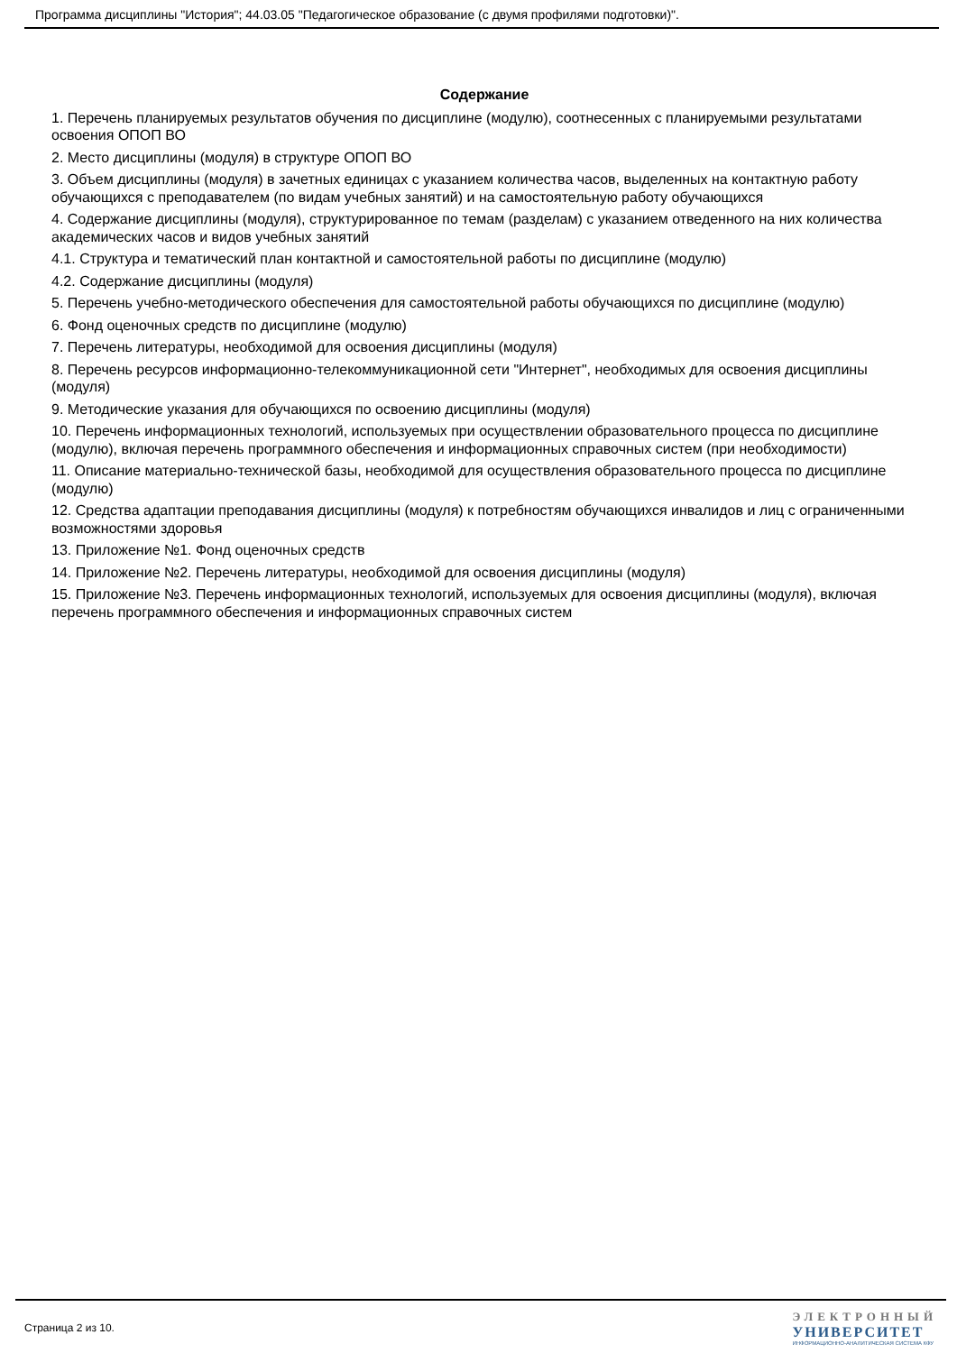Программа дисциплины "История"; 44.03.05 "Педагогическое образование (с двумя профилями подготовки)".
Содержание
1. Перечень планируемых результатов обучения по дисциплине (модулю), соотнесенных с планируемыми результатами освоения ОПОП ВО
2. Место дисциплины (модуля) в структуре ОПОП ВО
3. Объем дисциплины (модуля) в зачетных единицах с указанием количества часов, выделенных на контактную работу обучающихся с преподавателем (по видам учебных занятий) и на самостоятельную работу обучающихся
4. Содержание дисциплины (модуля), структурированное по темам (разделам) с указанием отведенного на них количества академических часов и видов учебных занятий
4.1. Структура и тематический план контактной и самостоятельной работы по дисциплине (модулю)
4.2. Содержание дисциплины (модуля)
5. Перечень учебно-методического обеспечения для самостоятельной работы обучающихся по дисциплине (модулю)
6. Фонд оценочных средств по дисциплине (модулю)
7. Перечень литературы, необходимой для освоения дисциплины (модуля)
8. Перечень ресурсов информационно-телекоммуникационной сети "Интернет", необходимых для освоения дисциплины (модуля)
9. Методические указания для обучающихся по освоению дисциплины (модуля)
10. Перечень информационных технологий, используемых при осуществлении образовательного процесса по дисциплине (модулю), включая перечень программного обеспечения и информационных справочных систем (при необходимости)
11. Описание материально-технической базы, необходимой для осуществления образовательного процесса по дисциплине (модулю)
12. Средства адаптации преподавания дисциплины (модуля) к потребностям обучающихся инвалидов и лиц с ограниченными возможностями здоровья
13. Приложение №1. Фонд оценочных средств
14. Приложение №2. Перечень литературы, необходимой для освоения дисциплины (модуля)
15. Приложение №3. Перечень информационных технологий, используемых для освоения дисциплины (модуля), включая перечень программного обеспечения и информационных справочных систем
Страница 2 из 10.
ЭЛЕКТРОННЫЙ
УНИВЕРСИТЕТ
ИНФОРМАЦИОННО-АНАЛИТИЧЕСКАЯ СИСТЕМА КФУ